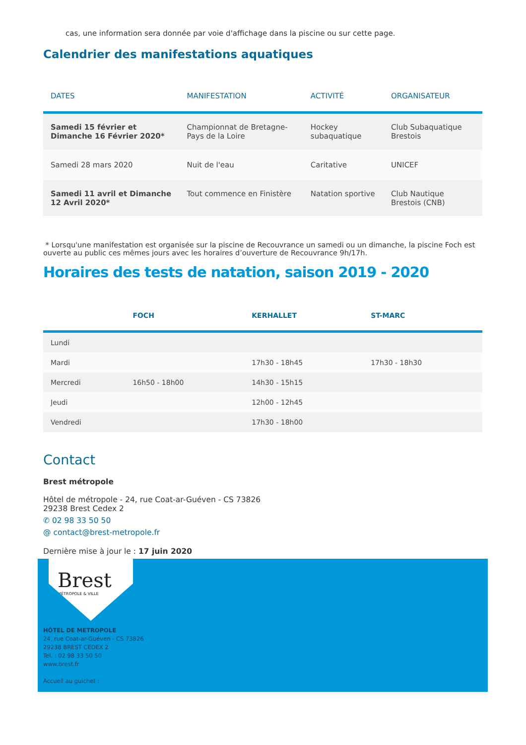cas, une information sera donnée par voie d'affichage dans la piscine ou sur cette page.
Calendrier des manifestations aquatiques
| DATES | MANIFESTATION | ACTIVITÉ | ORGANISATEUR |
| --- | --- | --- | --- |
| Samedi 15 février et Dimanche 16 Février 2020* | Championnat de Bretagne-Pays de la Loire | Hockey subaquatique | Club Subaquatique Brestois |
| Samedi 28 mars 2020 | Nuit de l'eau | Caritative | UNICEF |
| Samedi 11 avril et Dimanche 12 Avril 2020* | Tout commence en Finistère | Natation sportive | Club Nautique Brestois (CNB) |
* Lorsqu'une manifestation est organisée sur la piscine de Recouvrance un samedi ou un dimanche, la piscine Foch est ouverte au public ces mêmes jours avec les horaires d’ouverture de Recouvrance 9h/17h.
Horaires des tests de natation, saison 2019 - 2020
| | FOCH | KERHALLET | ST-MARC |
| --- | --- | --- | --- |
| Lundi | | | |
| Mardi | | 17h30 - 18h45 | 17h30 - 18h30 |
| Mercredi | 16h50 - 18h00 | 14h30 - 15h15 | |
| Jeudi | | 12h00 - 12h45 | |
| Vendredi | | 17h30 - 18h00 | |
Contact
Brest métropole
Hôtel de métropole - 24, rue Coat-ar-Guéven - CS 73826
29238 Brest Cedex 2
✆ 02 98 33 50 50
@ contact@brest-metropole.fr
Dernière mise à jour le : 17 juin 2020
Brest
MÉTROPOLE & VILLE
HÔTEL DE METROPOLE
24, rue Coat-ar-Guéven - CS 73826
29238 BREST CEDEX 2
Tel. : 02 98 33 50 50
www.brest.fr
Accueil au guichet :